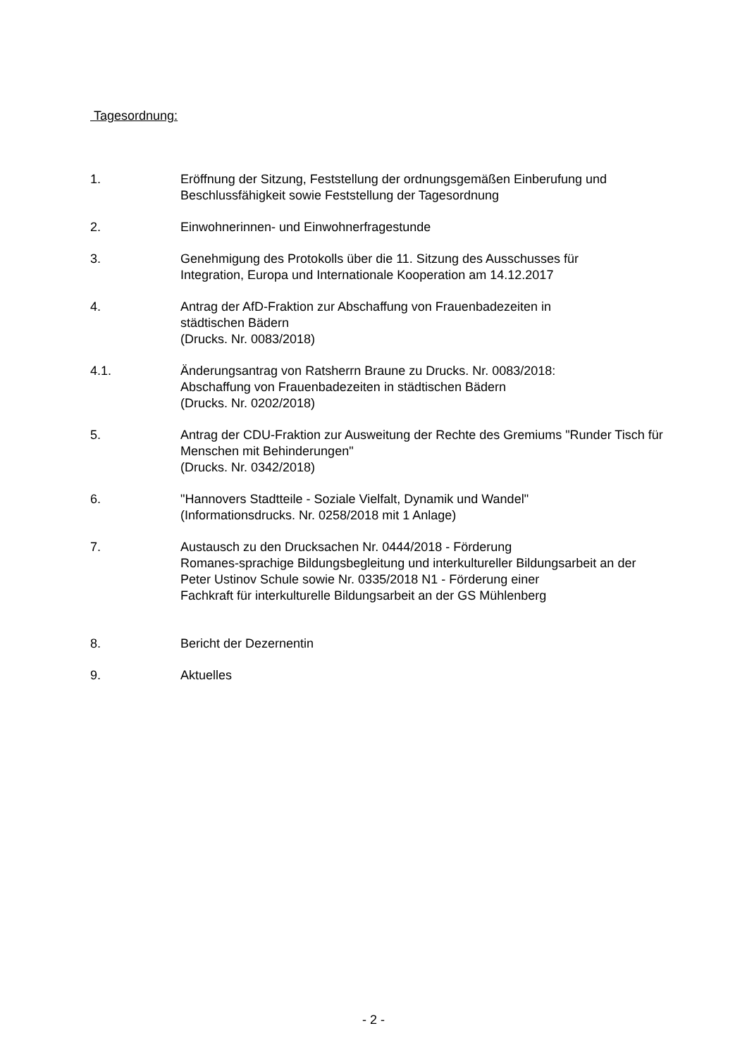Tagesordnung:
1. Eröffnung der Sitzung, Feststellung der ordnungsgemäßen Einberufung und Beschlussfähigkeit sowie Feststellung der Tagesordnung
2. Einwohnerinnen- und Einwohnerfragestunde
3. Genehmigung des Protokolls über die 11. Sitzung des Ausschusses für
Integration, Europa und Internationale Kooperation am 14.12.2017
4. Antrag der AfD-Fraktion zur Abschaffung von Frauenbadezeiten in
städtischen Bädern
(Drucks. Nr. 0083/2018)
4.1. Änderungsantrag von Ratsherrn Braune zu Drucks. Nr. 0083/2018:
Abschaffung von Frauenbadezeiten in städtischen Bädern
(Drucks. Nr. 0202/2018)
5. Antrag der CDU-Fraktion zur Ausweitung der Rechte des Gremiums "Runder Tisch für Menschen mit Behinderungen"
(Drucks. Nr. 0342/2018)
6. "Hannovers Stadtteile - Soziale Vielfalt, Dynamik und Wandel"
(Informationsdrucks. Nr. 0258/2018 mit 1 Anlage)
7. Austausch zu den Drucksachen Nr. 0444/2018 - Förderung
Romanes-sprachige Bildungsbegleitung und interkultureller Bildungsarbeit an der Peter Ustinov Schule sowie Nr. 0335/2018 N1 - Förderung einer
Fachkraft für interkulturelle Bildungsarbeit an der GS Mühlenberg
8. Bericht der Dezernentin
9. Aktuelles
- 2 -